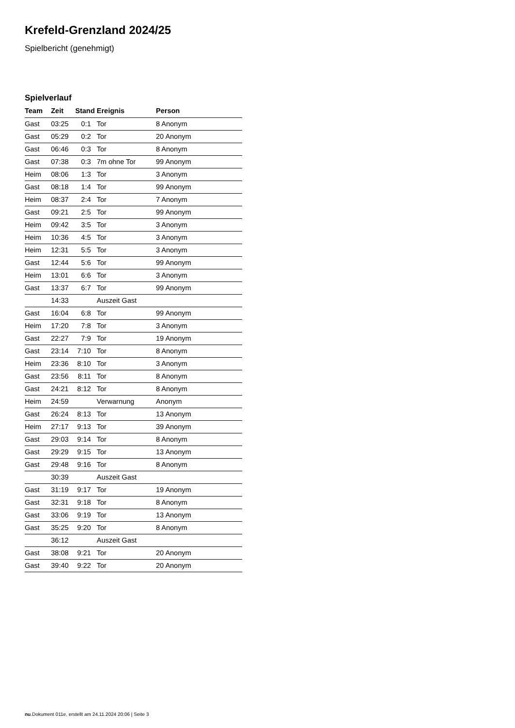Krefeld-Grenzland 2024/25
Spielbericht (genehmigt)
Spielverlauf
| Team | Zeit | Stand | Ereignis | Person |
| --- | --- | --- | --- | --- |
| Gast | 03:25 | 0:1 | Tor | 8 Anonym |
| Gast | 05:29 | 0:2 | Tor | 20 Anonym |
| Gast | 06:46 | 0:3 | Tor | 8 Anonym |
| Gast | 07:38 | 0:3 | 7m ohne Tor | 99 Anonym |
| Heim | 08:06 | 1:3 | Tor | 3 Anonym |
| Gast | 08:18 | 1:4 | Tor | 99 Anonym |
| Heim | 08:37 | 2:4 | Tor | 7 Anonym |
| Gast | 09:21 | 2:5 | Tor | 99 Anonym |
| Heim | 09:42 | 3:5 | Tor | 3 Anonym |
| Heim | 10:36 | 4:5 | Tor | 3 Anonym |
| Heim | 12:31 | 5:5 | Tor | 3 Anonym |
| Gast | 12:44 | 5:6 | Tor | 99 Anonym |
| Heim | 13:01 | 6:6 | Tor | 3 Anonym |
| Gast | 13:37 | 6:7 | Tor | 99 Anonym |
| | 14:33 | | Auszeit Gast | |
| Gast | 16:04 | 6:8 | Tor | 99 Anonym |
| Heim | 17:20 | 7:8 | Tor | 3 Anonym |
| Gast | 22:27 | 7:9 | Tor | 19 Anonym |
| Gast | 23:14 | 7:10 | Tor | 8 Anonym |
| Heim | 23:36 | 8:10 | Tor | 3 Anonym |
| Gast | 23:56 | 8:11 | Tor | 8 Anonym |
| Gast | 24:21 | 8:12 | Tor | 8 Anonym |
| Heim | 24:59 | | Verwarnung | Anonym |
| Gast | 26:24 | 8:13 | Tor | 13 Anonym |
| Heim | 27:17 | 9:13 | Tor | 39 Anonym |
| Gast | 29:03 | 9:14 | Tor | 8 Anonym |
| Gast | 29:29 | 9:15 | Tor | 13 Anonym |
| Gast | 29:48 | 9:16 | Tor | 8 Anonym |
| | 30:39 | | Auszeit Gast | |
| Gast | 31:19 | 9:17 | Tor | 19 Anonym |
| Gast | 32:31 | 9:18 | Tor | 8 Anonym |
| Gast | 33:06 | 9:19 | Tor | 13 Anonym |
| Gast | 35:25 | 9:20 | Tor | 8 Anonym |
| | 36:12 | | Auszeit Gast | |
| Gast | 38:08 | 9:21 | Tor | 20 Anonym |
| Gast | 39:40 | 9:22 | Tor | 20 Anonym |
nu.Dokument 011e, erstellt am 24.11.2024 20:06 | Seite 3